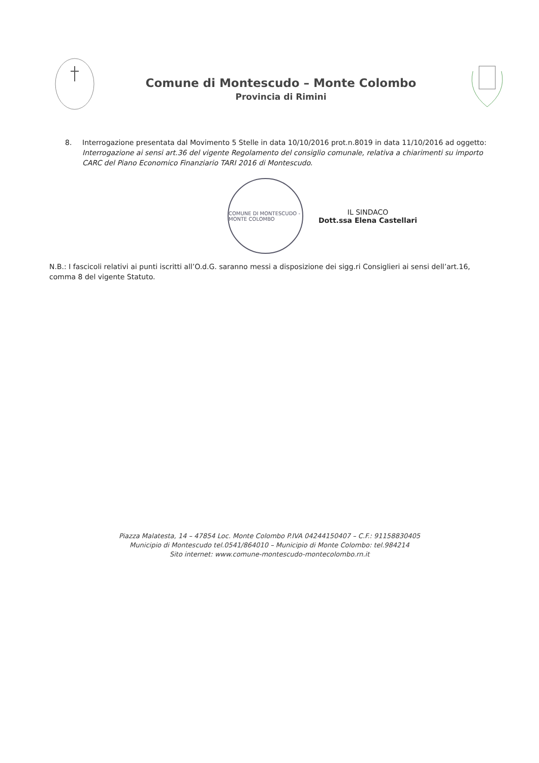Comune di Montescudo – Monte Colombo
Provincia di Rimini
8. Interrogazione presentata dal Movimento 5 Stelle in data 10/10/2016 prot.n.8019 in data 11/10/2016 ad oggetto: Interrogazione ai sensi art.36 del vigente Regolamento del consiglio comunale, relativa a chiarimenti su importo CARC del Piano Economico Finanziario TARI 2016 di Montescudo.
COMUNE DI MONTESCUDO - MONTE COLOMBO
IL SINDACO
Dott.ssa Elena Castellari
N.B.: I fascicoli relativi ai punti iscritti all’O.d.G. saranno messi a disposizione dei sigg.ri Consiglieri ai sensi dell’art.16, comma 8 del vigente Statuto.
Piazza Malatesta, 14 – 47854 Loc. Monte Colombo P.IVA 04244150407 – C.F.: 91158830405
Municipio di Montescudo tel.0541/864010 – Municipio di Monte Colombo: tel.984214
Sito internet: www.comune-montescudo-montecolombo.rn.it